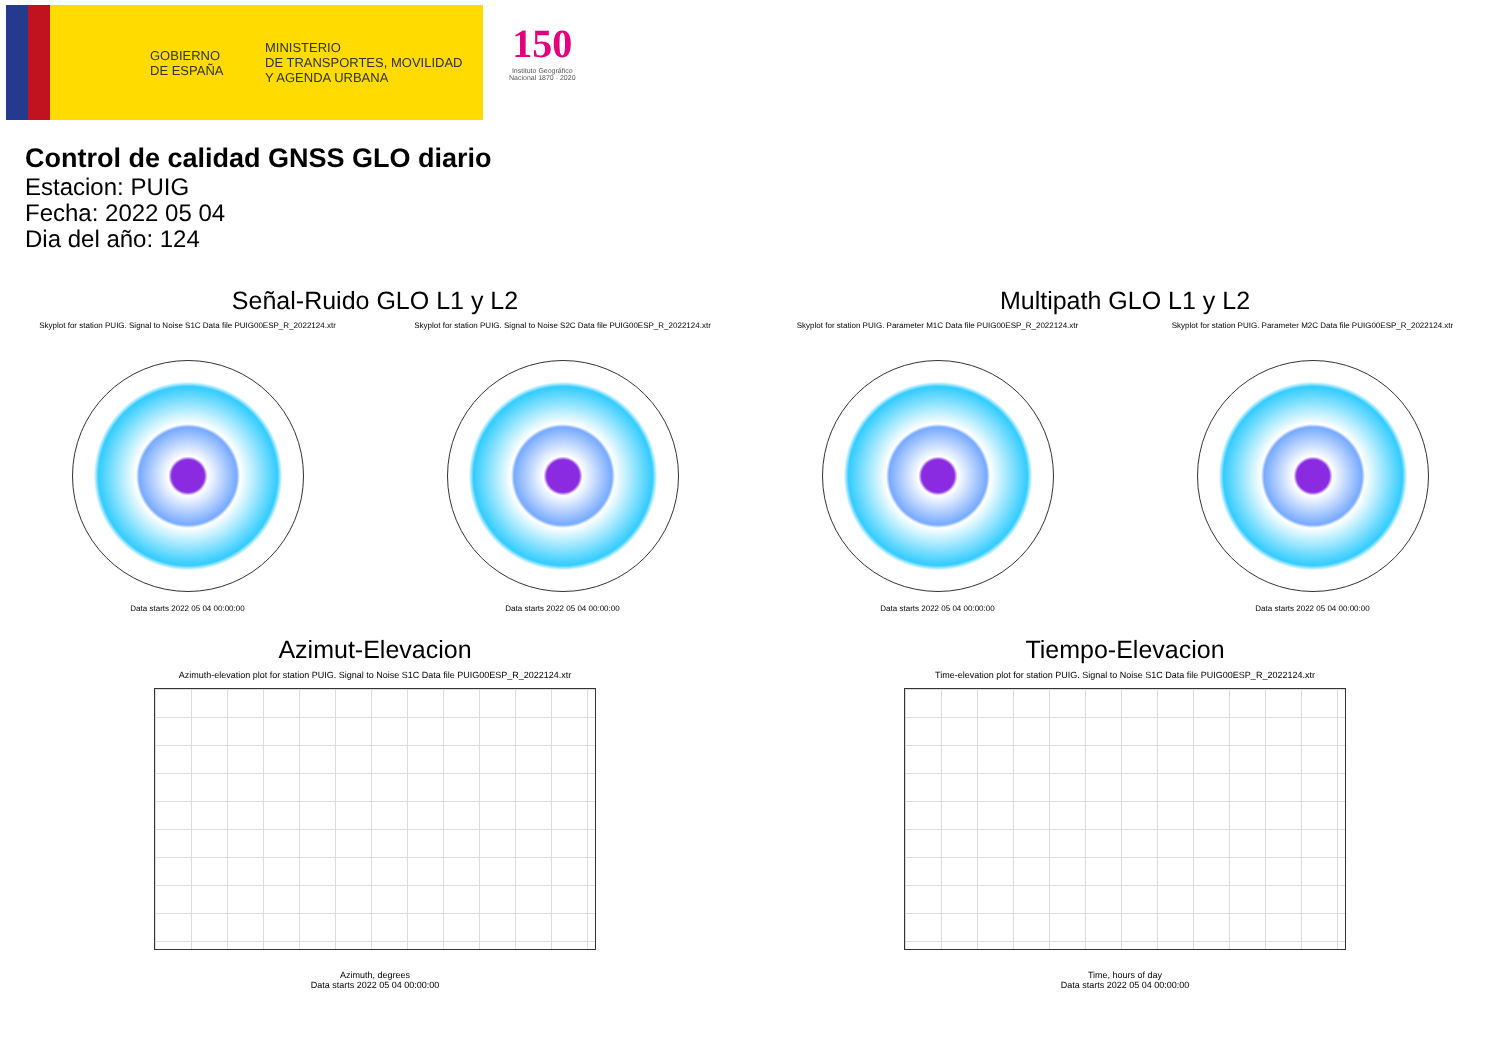GOBIERNO
DE ESPAÑA
MINISTERIO
DE TRANSPORTES, MOVILIDAD
Y AGENDA URBANA
150
Instituto Geográfico
Nacional 1870 · 2020
Control de calidad GNSS GLO diario
Estacion: PUIG
Fecha: 2022 05 04
Dia del año: 124
Señal-Ruido GLO L1 y L2
Skyplot for station PUIG. Signal to Noise S1C Data file PUIG00ESP_R_2022124.xtr Skyplot for station PUIG. Signal to Noise S2C Data file PUIG00ESP_R_2022124.xtr
Data starts 2022 05 04 00:00:00 Data starts 2022 05 04 00:00:00
Multipath GLO L1 y L2
Skyplot for station PUIG. Parameter M1C Data file PUIG00ESP_R_2022124.xtr Skyplot for station PUIG. Parameter M2C Data file PUIG00ESP_R_2022124.xtr
Data starts 2022 05 04 00:00:00 Data starts 2022 05 04 00:00:00
Azimut-Elevacion
Azimuth-elevation plot for station PUIG. Signal to Noise S1C Data file PUIG00ESP_R_2022124.xtr
Azimuth, degrees
Data starts 2022 05 04 00:00:00
Tiempo-Elevacion
Time-elevation plot for station PUIG. Signal to Noise S1C Data file PUIG00ESP_R_2022124.xtr
Time, hours of day
Data starts 2022 05 04 00:00:00